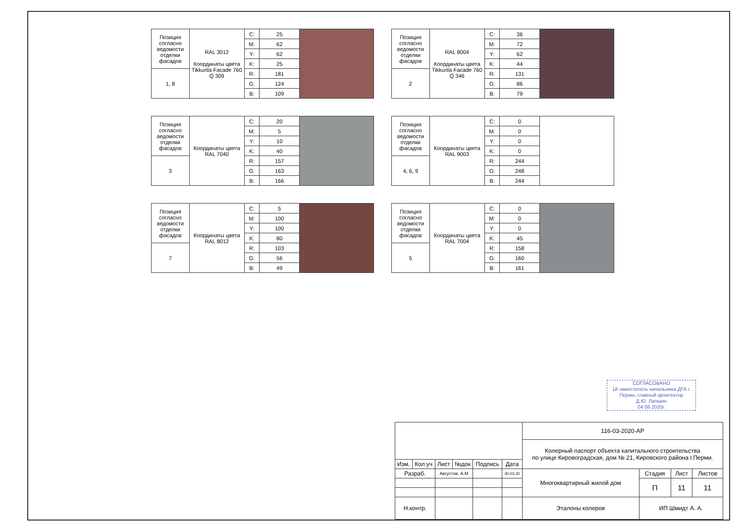| Позиция согласно ведомости отделки фасадов | RAL 3012 Координаты цвета Tikkurila Facade 760 Q 309 | C: | 25 | |
| | | M: | 62 | |
| | | Y: | 62 | |
| | | K: | 25 | |
| 1, 8 | | R: | 181 | |
| | | G: | 124 | |
| | | B: | 109 | |
| Позиция согласно ведомости отделки фасадов | RAL 8004 Координаты цвета Tikkurila Facade 760 Q 346 | C: | 36 | |
| | | M: | 72 | |
| | | Y: | 62 | |
| | | K: | 44 | |
| 2 | | R: | 131 | |
| | | G: | 86 | |
| | | B: | 79 | |
| Позиция согласно ведомости отделки фасадов | Координаты цвета RAL 7040 | C: | 20 | |
| | | M: | 5 | |
| | | Y: | 10 | |
| | | K: | 40 | |
| 3 | | R: | 157 | |
| | | G: | 163 | |
| | | B: | 166 | |
| Позиция согласно ведомости отделки фасадов | Координаты цвета RAL 9003 | C: | 0 | |
| | | M: | 0 | |
| | | Y: | 0 | |
| | | K: | 0 | |
| 4, 6, 9 | | R: | 244 | |
| | | G: | 248 | |
| | | B: | 244 | |
| Позиция согласно ведомости отделки фасадов | Координаты цвета RAL 8012 | C: | 5 | |
| | | M: | 100 | |
| | | Y: | 100 | |
| | | K: | 80 | |
| 7 | | R: | 103 | |
| | | G: | 56 | |
| | | B: | 49 | |
| Позиция согласно ведомости отделки фасадов | Координаты цвета RAL 7004 | C: | 0 | |
| | | M: | 0 | |
| | | Y: | 0 | |
| | | K: | 45 | |
| 5 | | R: | 158 | |
| | | G: | 160 | |
| | | B: | 161 | |
СОГЛАСОВАНО
1й заместитель начальника ДГА г. Перми, главный архитектор
Д.Ю. Лапшин
04 08 2020г.
| | | | | | | 116-03-2020-АР | | | |
| | | | | | | Колерный паспорт объекта капитального строительства по улице Кировоградская, дом № 21, Кировского района г.Перми. | | | |
| Изм. | Кол.уч | Лист | №док | Подпись | Дата | | | | |
| Разраб. | | Августов. А.М | | | 30.03.20 | Многоквартирный жилой дом | Стадия | Лист | Листов |
| | | | | | | | П | 11 | 11 |
| Н.контр. | | | | | | Эталоны колеров | ИП Шмидт А. А. | | |